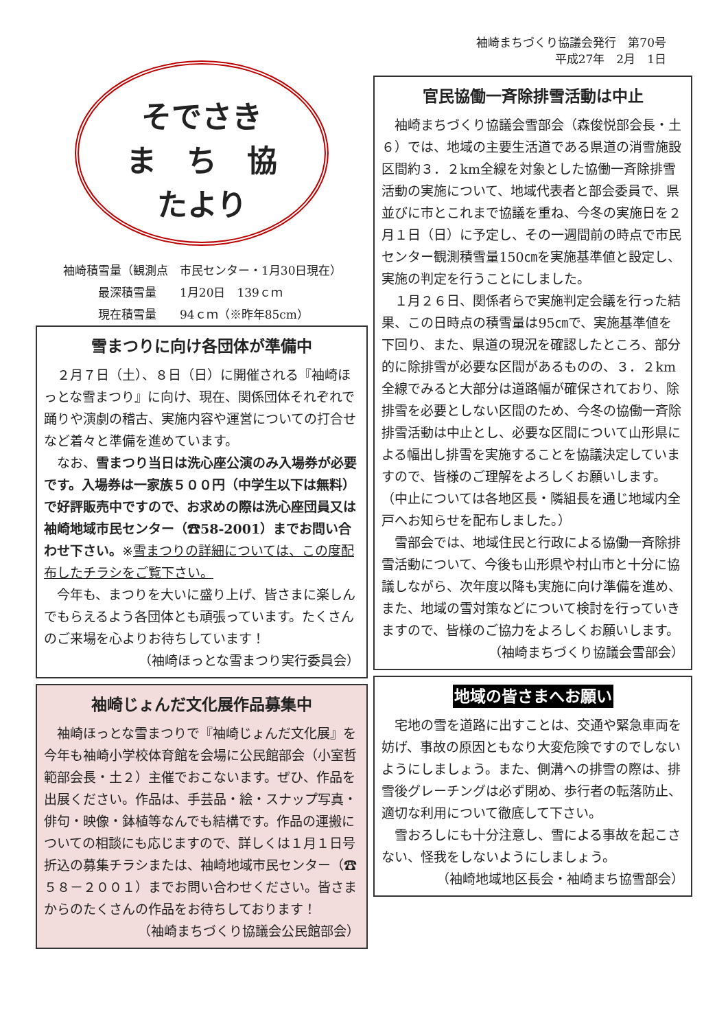袖崎まちづくり協議会発行　第70号
平成27年　2月　1日
そでさき
ま　ち　協
たより
袖崎積雪量（観測点　市民センター・1月30日現在）
　　　最深積雪量　　1月20日　139ｃｍ
　　　現在積雪量　　94ｃｍ（※昨年85cm）
雪まつりに向け各団体が準備中
２月７日（土）、８日（日）に開催される『袖崎ほっとな雪まつり』に向け、現在、関係団体それぞれで踊りや演劇の稽古、実施内容や運営についての打合せなど着々と準備を進めています。
なお、雪まつり当日は洗心座公演のみ入場券が必要です。入場券は一家族５００円（中学生以下は無料）で好評販売中ですので、お求めの際は洗心座団員又は袖崎地域市民センター（☎58-2001）までお問い合わせ下さい。※雪まつりの詳細については、この度配布したチラシをご覧下さい。
今年も、まつりを大いに盛り上げ、皆さまに楽しんでもらえるよう各団体とも頑張っています。たくさんのご来場を心よりお待ちしています！
（袖崎ほっとな雪まつり実行委員会）
袖崎じょんだ文化展作品募集中
袖崎ほっとな雪まつりで『袖崎じょんだ文化展』を今年も袖崎小学校体育館を会場に公民館部会（小室哲範部会長・土２）主催でおこないます。ぜひ、作品を出展ください。作品は、手芸品・絵・スナップ写真・俳句・映像・鉢植等なんでも結構です。作品の運搬についての相談にも応じますので、詳しくは１月１日号折込の募集チラシまたは、袖崎地域市民センター（☎５８－２００１）までお問い合わせください。皆さまからのたくさんの作品をお待ちしております！
（袖崎まちづくり協議会公民館部会）
官民協働一斉除排雪活動は中止
袖崎まちづくり協議会雪部会（森俊悦部会長・土６）では、地域の主要生活道である県道の消雪施設区間約３．２km全線を対象とした協働一斉除排雪活動の実施について、地域代表者と部会委員で、県並びに市とこれまで協議を重ね、今冬の実施日を２月１日（日）に予定し、その一週間前の時点で市民センター観測積雪量150㎝を実施基準値と設定し、実施の判定を行うことにしました。
１月２６日、関係者らで実施判定会議を行った結果、この日時点の積雪量は95㎝で、実施基準値を下回り、また、県道の現況を確認したところ、部分的に除排雪が必要な区間があるものの、３．２km全線でみると大部分は道路幅が確保されており、除排雪を必要としない区間のため、今冬の協働一斉除排雪活動は中止とし、必要な区間について山形県による幅出し排雪を実施することを協議決定していますので、皆様のご理解をよろしくお願いします。（中止については各地区長・隣組長を通じ地域内全戸へお知らせを配布しました。）
雪部会では、地域住民と行政による協働一斉除排雪活動について、今後も山形県や村山市と十分に協議しながら、次年度以降も実施に向け準備を進め、また、地域の雪対策などについて検討を行っていきますので、皆様のご協力をよろしくお願いします。
（袖崎まちづくり協議会雪部会）
地域の皆さまへお願い
宅地の雪を道路に出すことは、交通や緊急車両を妨げ、事故の原因ともなり大変危険ですのでしないようにしましょう。また、側溝への排雪の際は、排雪後グレーチングは必ず閉め、歩行者の転落防止、適切な利用について徹底して下さい。
雪おろしにも十分注意し、雪による事故を起こさない、怪我をしないようにしましょう。
（袖崎地域地区長会・袖崎まち協雪部会）